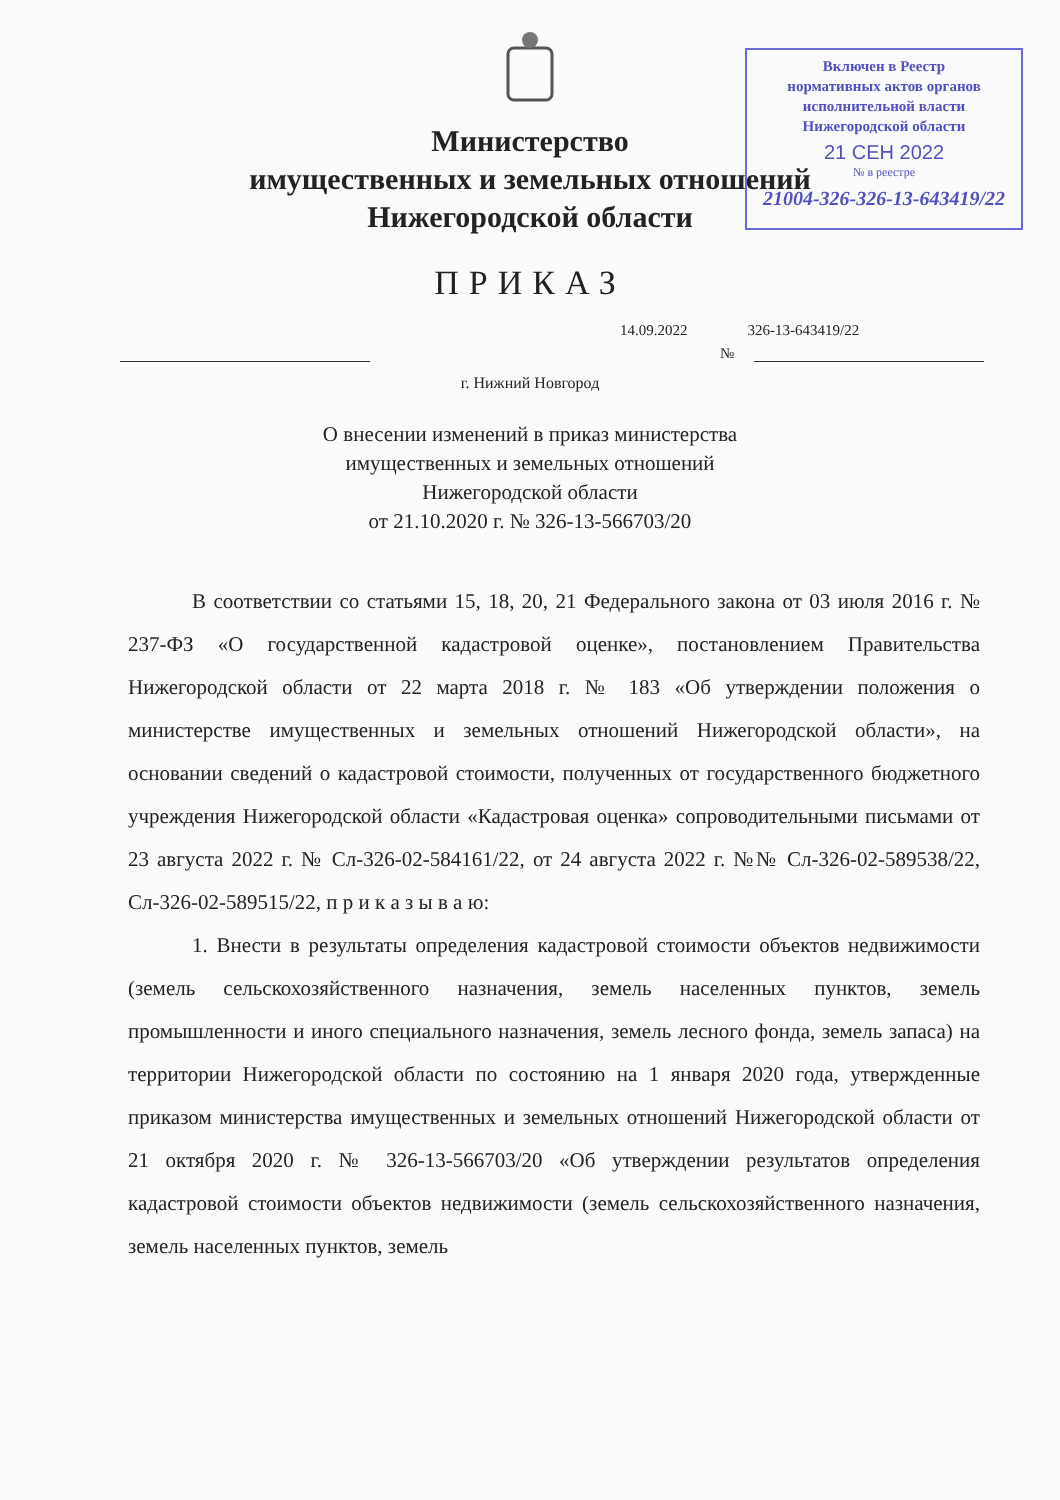Включен в Реестр
нормативных актов органов
исполнительной власти
Нижегородской области
21 СЕН 2022
№ в реестре
21004-326-326-13-643419/22
Министерство
имущественных и земельных отношений
Нижегородской области
ПРИКАЗ
14.09.2022 326-13-643419/22
№
г. Нижний Новгород
О внесении изменений в приказ министерства
имущественных и земельных отношений
Нижегородской области
от 21.10.2020 г. № 326-13-566703/20
В соответствии со статьями 15, 18, 20, 21 Федерального закона от 03 июля 2016 г. № 237-ФЗ «О государственной кадастровой оценке», постановлением Правительства Нижегородской области от 22 марта 2018 г. № 183 «Об утверждении положения о министерстве имущественных и земельных отношений Нижегородской области», на основании сведений о кадастровой стоимости, полученных от государственного бюджетного учреждения Нижегородской области «Кадастровая оценка» сопроводительными письмами от 23 августа 2022 г. № Сл-326-02-584161/22, от 24 августа 2022 г. №№ Сл-326-02-589538/22, Сл-326-02-589515/22, п р и к а з ы в а ю:
1. Внести в результаты определения кадастровой стоимости объектов недвижимости (земель сельскохозяйственного назначения, земель населенных пунктов, земель промышленности и иного специального назначения, земель лесного фонда, земель запаса) на территории Нижегородской области по состоянию на 1 января 2020 года, утвержденные приказом министерства имущественных и земельных отношений Нижегородской области от 21 октября 2020 г. № 326-13-566703/20 «Об утверждении результатов определения кадастровой стоимости объектов недвижимости (земель сельскохозяйственного назначения, земель населенных пунктов, земель